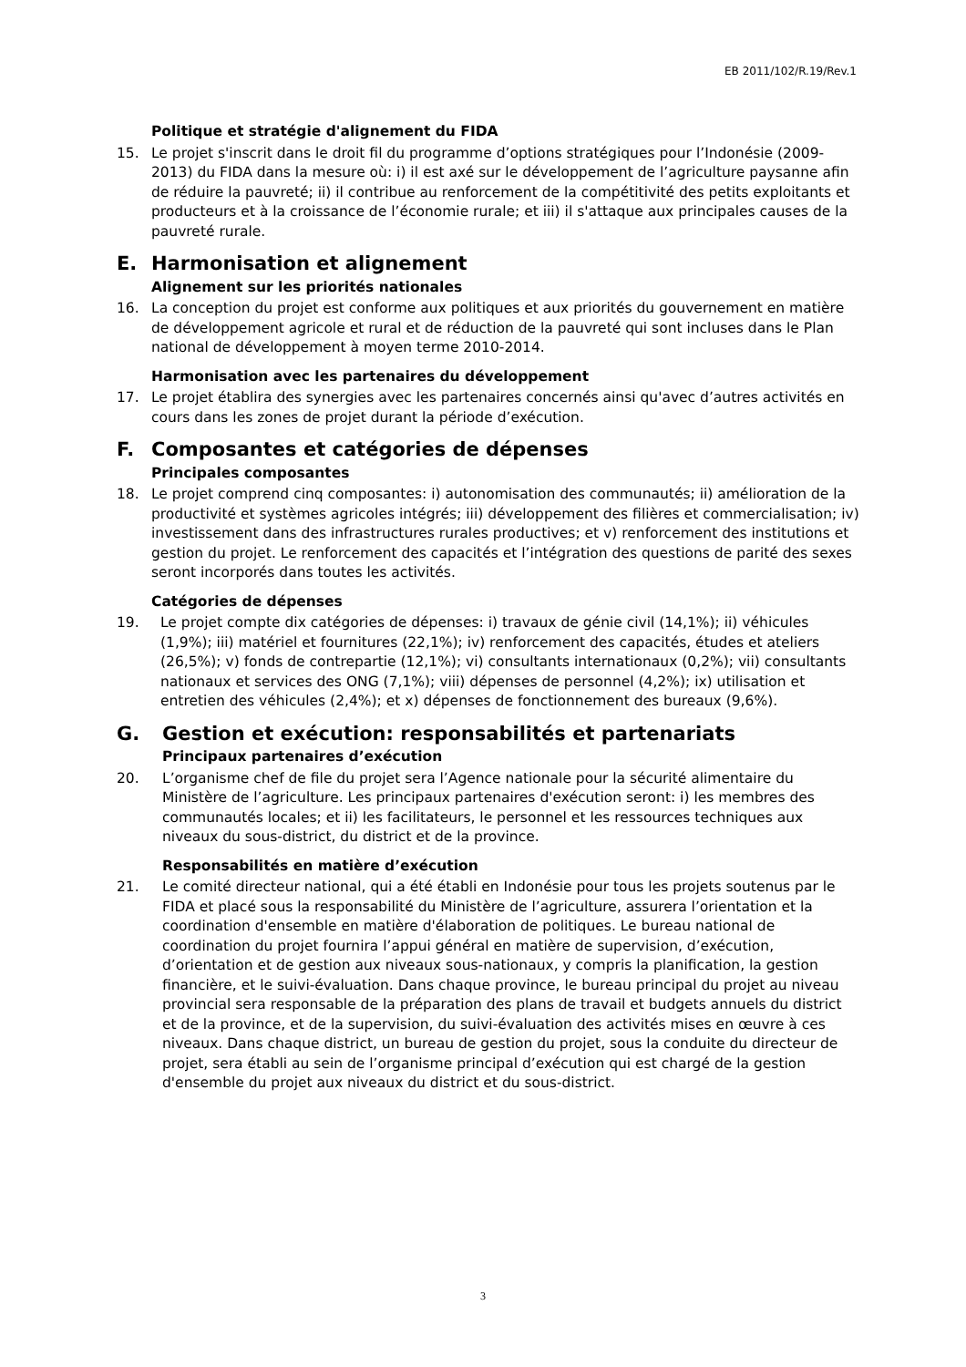EB 2011/102/R.19/Rev.1
Politique et stratégie d'alignement du FIDA
15. Le projet s'inscrit dans le droit fil du programme d’options stratégiques pour l’Indonésie (2009-2013) du FIDA dans la mesure où: i) il est axé sur le développement de l’agriculture paysanne afin de réduire la pauvreté; ii) il contribue au renforcement de la compétitivité des petits exploitants et producteurs et à la croissance de l’économie rurale; et iii) il s'attaque aux principales causes de la pauvreté rurale.
E. Harmonisation et alignement
Alignement sur les priorités nationales
16. La conception du projet est conforme aux politiques et aux priorités du gouvernement en matière de développement agricole et rural et de réduction de la pauvreté qui sont incluses dans le Plan national de développement à moyen terme 2010-2014.
Harmonisation avec les partenaires du développement
17. Le projet établira des synergies avec les partenaires concernés ainsi qu'avec d’autres activités en cours dans les zones de projet durant la période d’exécution.
F. Composantes et catégories de dépenses
Principales composantes
18. Le projet comprend cinq composantes: i) autonomisation des communautés; ii) amélioration de la productivité et systèmes agricoles intégrés; iii) développement des filières et commercialisation; iv) investissement dans des infrastructures rurales productives; et v) renforcement des institutions et gestion du projet. Le renforcement des capacités et l’intégration des questions de parité des sexes seront incorporés dans toutes les activités.
Catégories de dépenses
19. Le projet compte dix catégories de dépenses: i) travaux de génie civil (14,1%); ii) véhicules (1,9%); iii) matériel et fournitures (22,1%); iv) renforcement des capacités, études et ateliers (26,5%); v) fonds de contrepartie (12,1%); vi) consultants internationaux (0,2%); vii) consultants nationaux et services des ONG (7,1%); viii) dépenses de personnel (4,2%); ix) utilisation et entretien des véhicules (2,4%); et x) dépenses de fonctionnement des bureaux (9,6%).
G. Gestion et exécution: responsabilités et partenariats
Principaux partenaires d’exécution
20. L’organisme chef de file du projet sera l’Agence nationale pour la sécurité alimentaire du Ministère de l’agriculture. Les principaux partenaires d'exécution seront: i) les membres des communautés locales; et ii) les facilitateurs, le personnel et les ressources techniques aux niveaux du sous-district, du district et de la province.
Responsabilités en matière d’exécution
21. Le comité directeur national, qui a été établi en Indonésie pour tous les projets soutenus par le FIDA et placé sous la responsabilité du Ministère de l’agriculture, assurera l’orientation et la coordination d'ensemble en matière d'élaboration de politiques. Le bureau national de coordination du projet fournira l’appui général en matière de supervision, d’exécution, d’orientation et de gestion aux niveaux sous-nationaux, y compris la planification, la gestion financière, et le suivi-évaluation. Dans chaque province, le bureau principal du projet au niveau provincial sera responsable de la préparation des plans de travail et budgets annuels du district et de la province, et de la supervision, du suivi-évaluation des activités mises en œuvre à ces niveaux. Dans chaque district, un bureau de gestion du projet, sous la conduite du directeur de projet, sera établi au sein de l’organisme principal d’exécution qui est chargé de la gestion d'ensemble du projet aux niveaux du district et du sous-district.
3